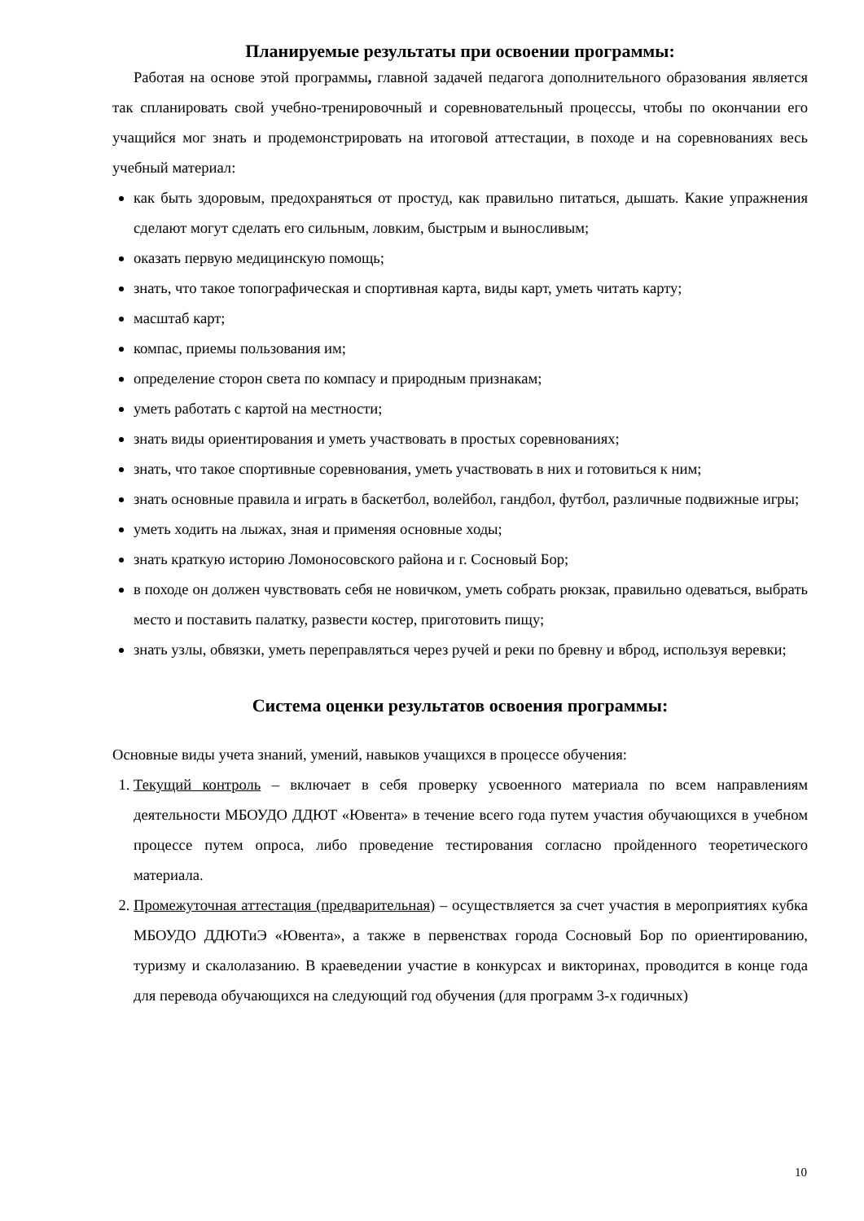Планируемые результаты при освоении программы:
Работая на основе этой программы, главной задачей педагога дополнительного образования является так спланировать свой учебно-тренировочный и соревновательный процессы, чтобы по окончании его учащийся мог знать и продемонстрировать на итоговой аттестации, в походе и на соревнованиях весь учебный материал:
как быть здоровым, предохраняться от простуд, как правильно питаться, дышать. Какие упражнения сделают могут сделать его сильным, ловким, быстрым и выносливым;
оказать первую медицинскую помощь;
знать, что такое топографическая и спортивная карта, виды карт, уметь читать карту;
масштаб карт;
компас, приемы пользования им;
определение сторон света по компасу и природным признакам;
уметь работать с картой на местности;
знать виды ориентирования и уметь участвовать в простых соревнованиях;
знать, что такое спортивные соревнования, уметь участвовать в них и готовиться к ним;
знать основные правила и играть в баскетбол, волейбол, гандбол, футбол, различные подвижные игры;
уметь ходить на лыжах, зная и применяя основные ходы;
знать краткую историю Ломоносовского района и г. Сосновый Бор;
в походе он должен чувствовать себя не новичком, уметь собрать рюкзак, правильно одеваться, выбрать место и поставить палатку, развести костер, приготовить пищу;
знать узлы, обвязки, уметь переправляться через ручей и реки по бревну и вброд, используя веревки;
Система оценки результатов освоения программы:
Основные виды учета знаний, умений, навыков учащихся в процессе обучения:
1. Текущий контроль – включает в себя проверку усвоенного материала по всем направлениям деятельности МБОУДО ДДЮТ «Ювента» в течение всего года путем участия обучающихся в учебном процессе путем опроса, либо проведение тестирования согласно пройденного теоретического материала.
2. Промежуточная аттестация (предварительная) – осуществляется за счет участия в мероприятиях кубка МБОУДО ДДЮТиЭ «Ювента», а также в первенствах города Сосновый Бор по ориентированию, туризму и скалолазанию. В краеведении участие в конкурсах и викторинах, проводится в конце года для перевода обучающихся на следующий год обучения (для программ 3-х годичных)
10